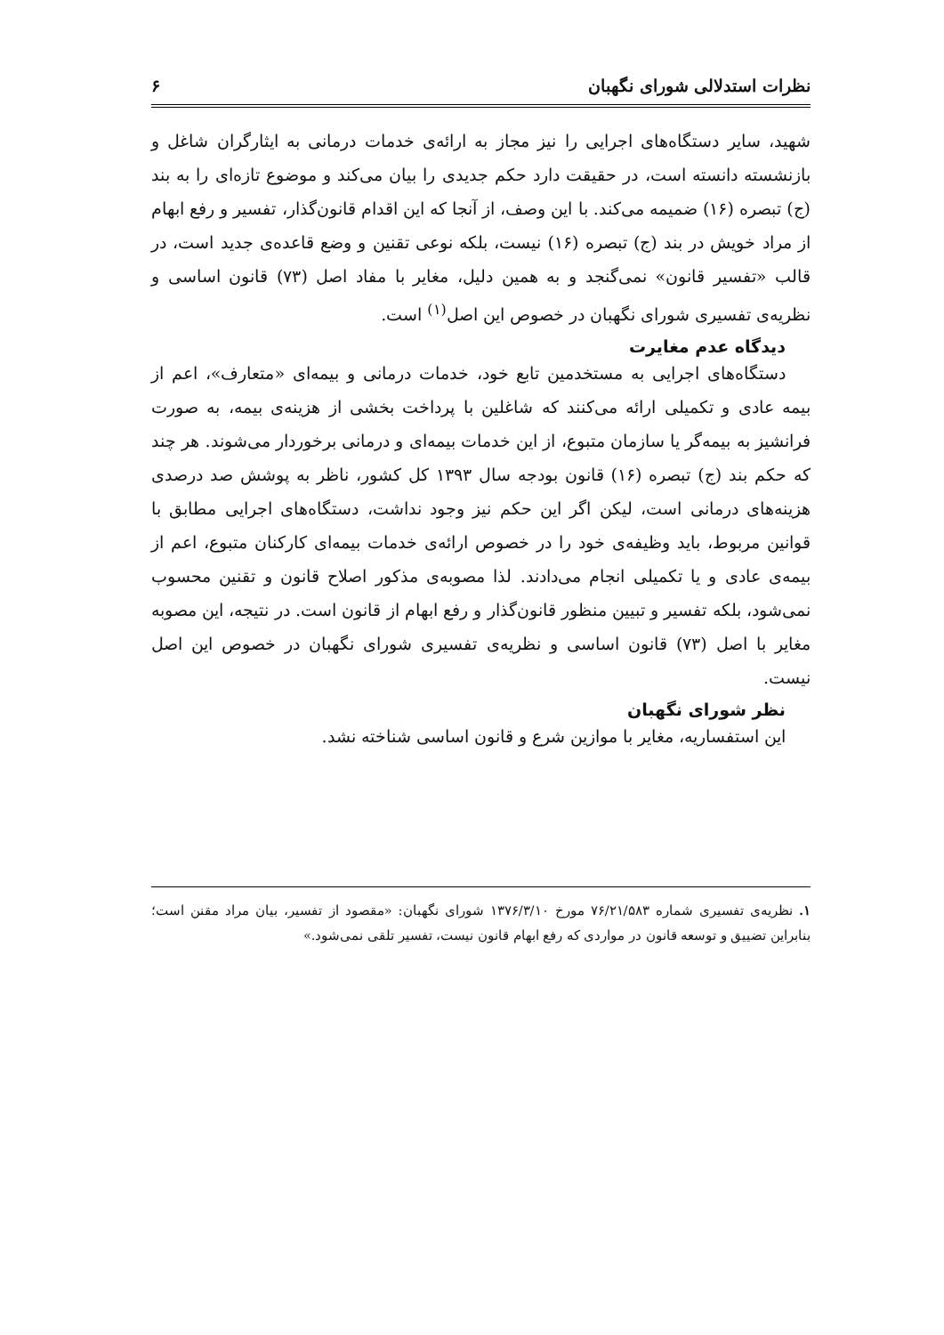نظرات استدلالی شورای نگهبان ۶
شهید، سایر دستگاه‌های اجرایی را نیز مجاز به ارائه‌ی خدمات درمانی به ایثارگران شاغل و بازنشسته دانسته است، در حقیقت دارد حکم جدیدی را بیان می‌کند و موضوع تازه‌ای را به بند (ج) تبصره (۱۶) ضمیمه می‌کند. با این وصف، از آنجا که این اقدام قانون‌گذار، تفسیر و رفع ابهام از مراد خویش در بند (ج) تبصره (۱۶) نیست، بلکه نوعی تقنین و وضع قاعده‌ی جدید است، در قالب «تفسیر قانون» نمی‌گنجد و به همین دلیل، مغایر با مفاد اصل (۷۳) قانون اساسی و نظریه‌ی تفسیری شورای نگهبان در خصوص این اصل<sup>(۱)</sup> است.
دیدگاه عدم مغایرت
دستگاه‌های اجرایی به مستخدمین تابع خود، خدمات درمانی و بیمه‌ای «متعارف»، اعم از بیمه عادی و تکمیلی ارائه می‌کنند که شاغلین با پرداخت بخشی از هزینه‌ی بیمه، به صورت فرانشیز به بیمه‌گر یا سازمان متبوع، از این خدمات بیمه‌ای و درمانی برخوردار می‌شوند. هر چند که حکم بند (ج) تبصره (۱۶) قانون بودجه سال ۱۳۹۳ کل کشور، ناظر به پوشش صد درصدی هزینه‌های درمانی است، لیکن اگر این حکم نیز وجود نداشت، دستگاه‌های اجرایی مطابق با قوانین مربوط، باید وظیفه‌ی خود را در خصوص ارائه‌ی خدمات بیمه‌ای کارکنان متبوع، اعم از بیمه‌ی عادی و یا تکمیلی انجام می‌دادند. لذا مصوبه‌ی مذکور اصلاح قانون و تقنین محسوب نمی‌شود، بلکه تفسیر و تبیین منظور قانون‌گذار و رفع ابهام از قانون است. در نتیجه، این مصوبه مغایر با اصل (۷۳) قانون اساسی و نظریه‌ی تفسیری شورای نگهبان در خصوص این اصل نیست.
نظر شورای نگهبان
این استفساریه، مغایر با موازین شرع و قانون اساسی شناخته نشد.
۱. نظریه‌ی تفسیری شماره ۷۶/۲۱/۵۸۳ مورخ ۱۳۷۶/۳/۱۰ شورای نگهبان: «مقصود از تفسیر، بیان مراد مقنن است؛ بنابراین تضییق و توسعه قانون در مواردی که رفع ابهام قانون نیست، تفسیر تلقی نمی‌شود.»